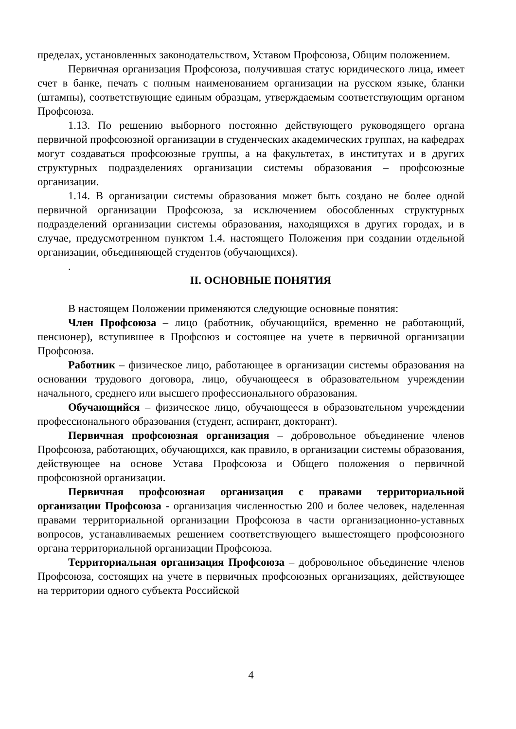пределах, установленных законодательством, Уставом Профсоюза, Общим положением.
Первичная организация Профсоюза, получившая статус юридического лица, имеет счет в банке, печать с полным наименованием организации на русском языке, бланки (штампы), соответствующие единым образцам, утверждаемым соответствующим органом Профсоюза.
1.13. По решению выборного постоянно действующего руководящего органа первичной профсоюзной организации в студенческих академических группах, на кафедрах могут создаваться профсоюзные группы, а на факультетах, в институтах и в других структурных подразделениях организации системы образования – профсоюзные организации.
1.14. В организации системы образования может быть создано не более одной первичной организации Профсоюза, за исключением обособленных структурных подразделений организации системы образования, находящихся в других городах, и в случае, предусмотренном пунктом 1.4. настоящего Положения при создании отдельной организации, объединяющей студентов (обучающихся).
.
II. ОСНОВНЫЕ ПОНЯТИЯ
В настоящем Положении применяются следующие основные понятия:
Член Профсоюза – лицо (работник, обучающийся, временно не работающий, пенсионер), вступившее в Профсоюз и состоящее на учете в первичной организации Профсоюза.
Работник – физическое лицо, работающее в организации системы образования на основании трудового договора, лицо, обучающееся в образовательном учреждении начального, среднего или высшего профессионального образования.
Обучающийся – физическое лицо, обучающееся в образовательном учреждении профессионального образования (студент, аспирант, докторант).
Первичная профсоюзная организация – добровольное объединение членов Профсоюза, работающих, обучающихся, как правило, в организации системы образования, действующее на основе Устава Профсоюза и Общего положения о первичной профсоюзной организации.
Первичная профсоюзная организация с правами территориальной организации Профсоюза - организация численностью 200 и более человек, наделенная правами территориальной организации Профсоюза в части организационно-уставных вопросов, устанавливаемых решением соответствующего вышестоящего профсоюзного органа территориальной организации Профсоюза.
Территориальная организация Профсоюза – добровольное объединение членов Профсоюза, состоящих на учете в первичных профсоюзных организациях, действующее на территории одного субъекта Российской
4